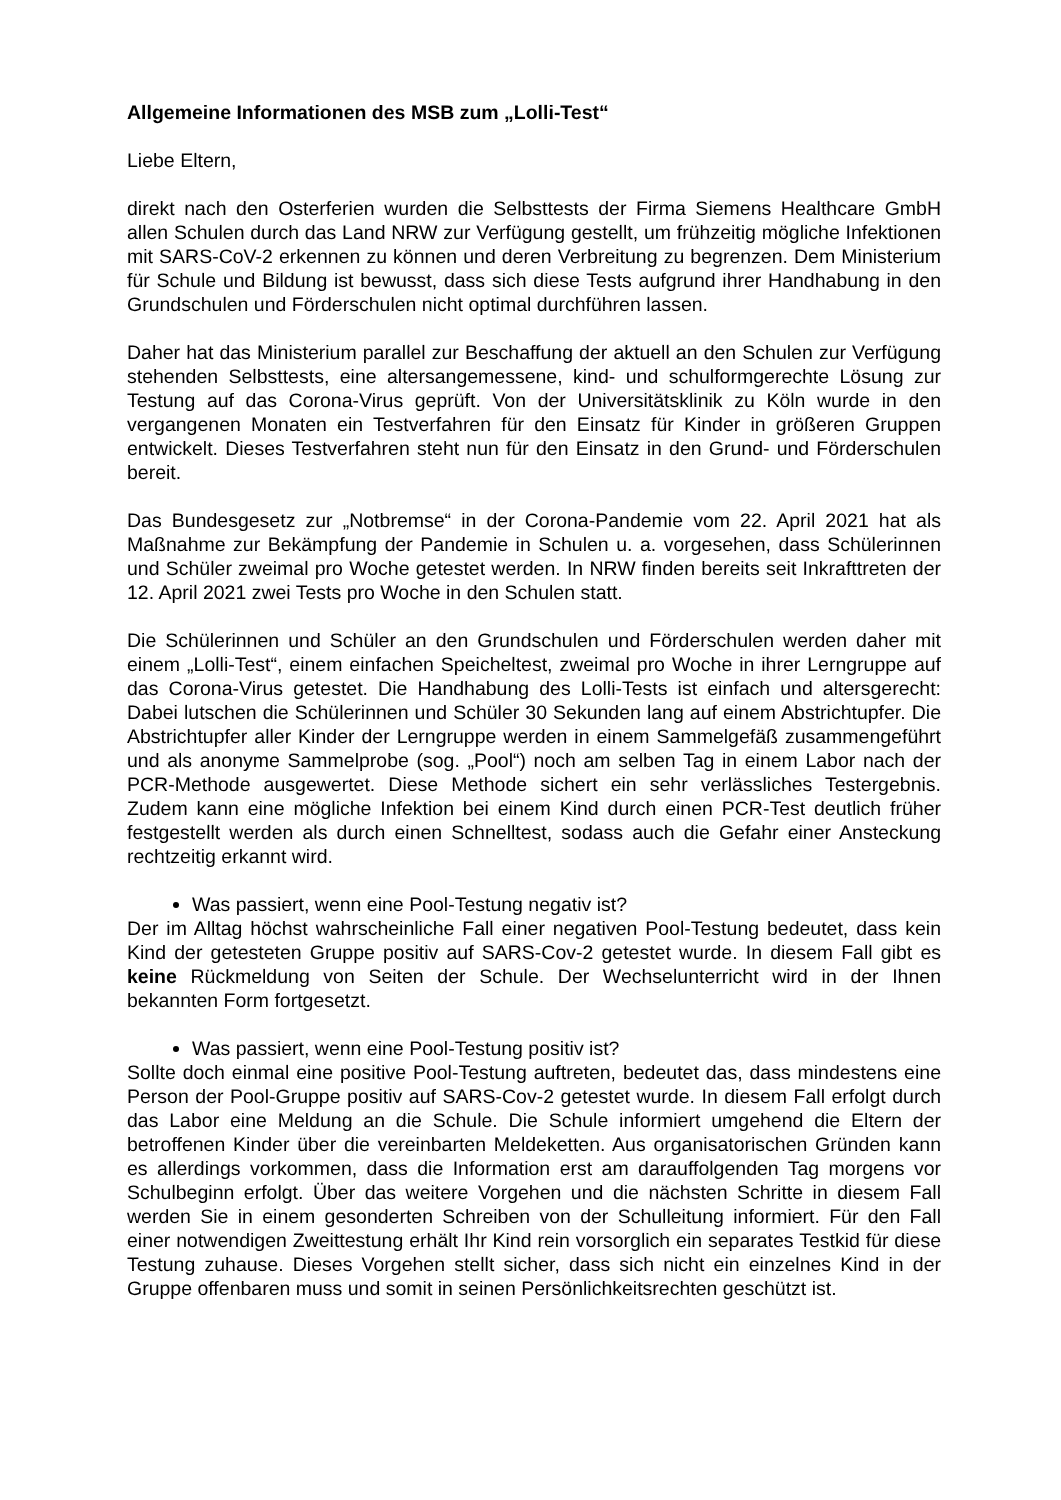Allgemeine Informationen des MSB zum „Lolli-Test“
Liebe Eltern,
direkt nach den Osterferien wurden die Selbsttests der Firma Siemens Healthcare GmbH allen Schulen durch das Land NRW zur Verfügung gestellt, um frühzeitig mögliche Infektionen mit SARS-CoV-2 erkennen zu können und deren Verbreitung zu begrenzen. Dem Ministerium für Schule und Bildung ist bewusst, dass sich diese Tests aufgrund ihrer Handhabung in den Grundschulen und Förderschulen nicht optimal durchführen lassen.
Daher hat das Ministerium parallel zur Beschaffung der aktuell an den Schulen zur Verfügung stehenden Selbsttests, eine altersangemessene, kind- und schulformgerechte Lösung zur Testung auf das Corona-Virus geprüft. Von der Universitätsklinik zu Köln wurde in den vergangenen Monaten ein Testverfahren für den Einsatz für Kinder in größeren Gruppen entwickelt. Dieses Testverfahren steht nun für den Einsatz in den Grund- und Förderschulen bereit.
Das Bundesgesetz zur „Notbremse“ in der Corona-Pandemie vom 22. April 2021 hat als Maßnahme zur Bekämpfung der Pandemie in Schulen u. a. vorgesehen, dass Schülerinnen und Schüler zweimal pro Woche getestet werden. In NRW finden bereits seit Inkrafttreten der 12. April 2021 zwei Tests pro Woche in den Schulen statt.
Die Schülerinnen und Schüler an den Grundschulen und Förderschulen werden daher mit einem „Lolli-Test“, einem einfachen Speicheltest, zweimal pro Woche in ihrer Lerngruppe auf das Corona-Virus getestet. Die Handhabung des Lolli-Tests ist einfach und altersgerecht: Dabei lutschen die Schülerinnen und Schüler 30 Sekunden lang auf einem Abstrichtupfer. Die Abstrichtupfer aller Kinder der Lerngruppe werden in einem Sammelgefäß zusammengeführt und als anonyme Sammelprobe (sog. „Pool“) noch am selben Tag in einem Labor nach der PCR-Methode ausgewertet. Diese Methode sichert ein sehr verlässliches Testergebnis. Zudem kann eine mögliche Infektion bei einem Kind durch einen PCR-Test deutlich früher festgestellt werden als durch einen Schnelltest, sodass auch die Gefahr einer Ansteckung rechtzeitig erkannt wird.
Was passiert, wenn eine Pool-Testung negativ ist?
Der im Alltag höchst wahrscheinliche Fall einer negativen Pool-Testung bedeutet, dass kein Kind der getesteten Gruppe positiv auf SARS-Cov-2 getestet wurde. In diesem Fall gibt es keine Rückmeldung von Seiten der Schule. Der Wechselunterricht wird in der Ihnen bekannten Form fortgesetzt.
Was passiert, wenn eine Pool-Testung positiv ist?
Sollte doch einmal eine positive Pool-Testung auftreten, bedeutet das, dass mindestens eine Person der Pool-Gruppe positiv auf SARS-Cov-2 getestet wurde. In diesem Fall erfolgt durch das Labor eine Meldung an die Schule. Die Schule informiert umgehend die Eltern der betroffenen Kinder über die vereinbarten Meldeketten. Aus organisatorischen Gründen kann es allerdings vorkommen, dass die Information erst am darauffolgenden Tag morgens vor Schulbeginn erfolgt. Über das weitere Vorgehen und die nächsten Schritte in diesem Fall werden Sie in einem gesonderten Schreiben von der Schulleitung informiert. Für den Fall einer notwendigen Zweittestung erhält Ihr Kind rein vorsorglich ein separates Testkid für diese Testung zuhause. Dieses Vorgehen stellt sicher, dass sich nicht ein einzelnes Kind in der Gruppe offenbaren muss und somit in seinen Persönlichkeitsrechten geschützt ist.